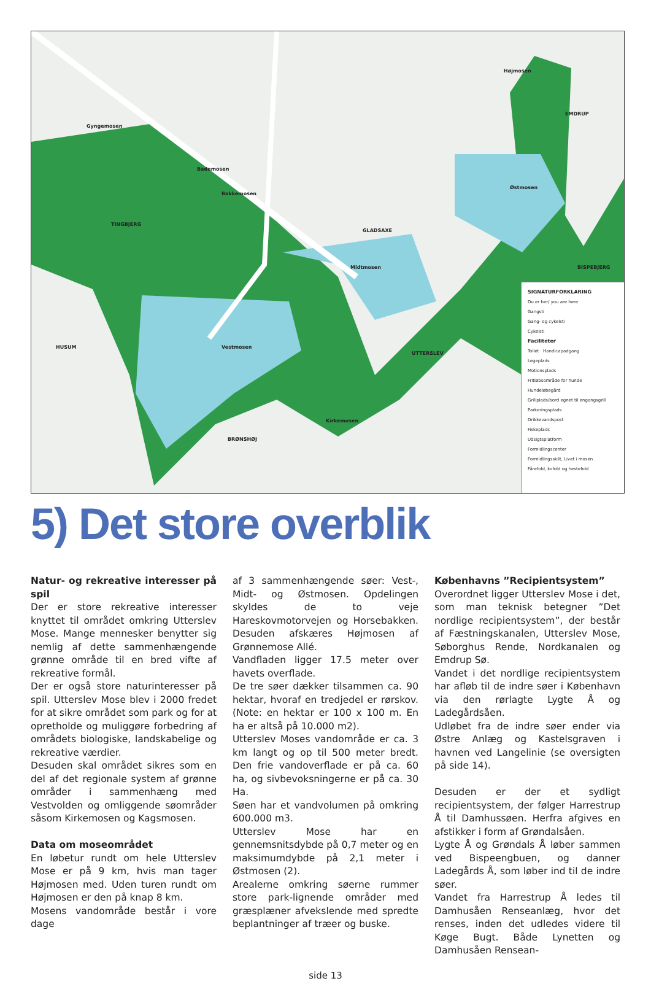Gyngemosen
Bademosen
Bakkemosen
Højmosen
GLADSAXE
Østmosen
Midtmosen
Vestmosen
Kirkemosen
TINGBJERG
HUSUM
BRØNSHØJ
UTTERSLEV
EMDRUP
BISPEBJERG
SIGNATURFORKLARING
Du er her/ you are here
Gangsti
Gang- og cykelsti
Cykelsti
Faciliteter
Toilet · Handicapadgang
Legeplads
Motionsplads
Fritløbsområde for hunde
Hundeløbegård
Grillplads/bord egnet til engangsgrill
Parkeringsplads
Drikkevandspost
Fiskeplads
Udsigtsplatform
Formidlingscenter
Formidlingsskilt, Livet i mosen
Fårefold, kofold og hestefold
5) Det store overblik
Natur- og rekreative interesser på spil
Der er store rekreative interesser knyttet til området omkring Utterslev Mose. Mange mennesker benytter sig nemlig af dette sammenhængende grønne område til en bred vifte af rekreative formål.
Der er også store naturinteresser på spil. Utterslev Mose blev i 2000 fredet for at sikre området som park og for at opretholde og muliggøre forbedring af områdets biologiske, landskabelige og rekreative værdier.
Desuden skal området sikres som en del af det regionale system af grønne områder i sammenhæng med Vestvolden og omliggende søområder såsom Kirkemosen og Kagsmosen.
Data om moseområdet
En løbetur rundt om hele Utterslev Mose er på 9 km, hvis man tager Højmosen med. Uden turen rundt om Højmosen er den på knap 8 km.
Mosens vandområde består i vore dage
af 3 sammenhængende søer: Vest-, Midt- og Østmosen. Opdelingen skyldes de to veje Hareskovmotorvejen og Horsebakken. Desuden afskæres Højmosen af Grønnemose Allé.
Vandfladen ligger 17.5 meter over havets overflade.
De tre søer dækker tilsammen ca. 90 hektar, hvoraf en tredjedel er rørskov. (Note: en hektar er 100 x 100 m. En ha er altså på 10.000 m2).
Utterslev Moses vandområde er ca. 3 km langt og op til 500 meter bredt. Den frie vandoverflade er på ca. 60 ha, og sivbevoksningerne er på ca. 30 Ha.
Søen har et vandvolumen på omkring 600.000 m3.
Utterslev Mose har en gennemsnitsdybde på 0,7 meter og en maksimumdybde på 2,1 meter i Østmosen (2).
Arealerne omkring søerne rummer store park-lignende områder med græsplæner afvekslende med spredte beplantninger af træer og buske.
Københavns ”Recipientsystem”
Overordnet ligger Utterslev Mose i det, som man teknisk betegner ”Det nordlige recipientsystem”, der består af Fæstningskanalen, Utterslev Mose, Søborghus Rende, Nordkanalen og Emdrup Sø.
Vandet i det nordlige recipientsystem har afløb til de indre søer i København via den rørlagte Lygte Å og Ladegårdsåen.
Udløbet fra de indre søer ender via Østre Anlæg og Kastelsgraven i havnen ved Langelinie (se oversigten på side 14).
Desuden er der et sydligt recipientsystem, der følger Harrestrup Å til Damhussøen. Herfra afgives en afstikker i form af Grøndalsåen.
Lygte Å og Grøndals Å løber sammen ved Bispeengbuen, og danner Ladegårds Å, som løber ind til de indre søer.
Vandet fra Harrestrup Å ledes til Damhusåen Renseanlæg, hvor det renses, inden det udledes videre til Køge Bugt. Både Lynetten og Damhusåen Rensean-
side 13